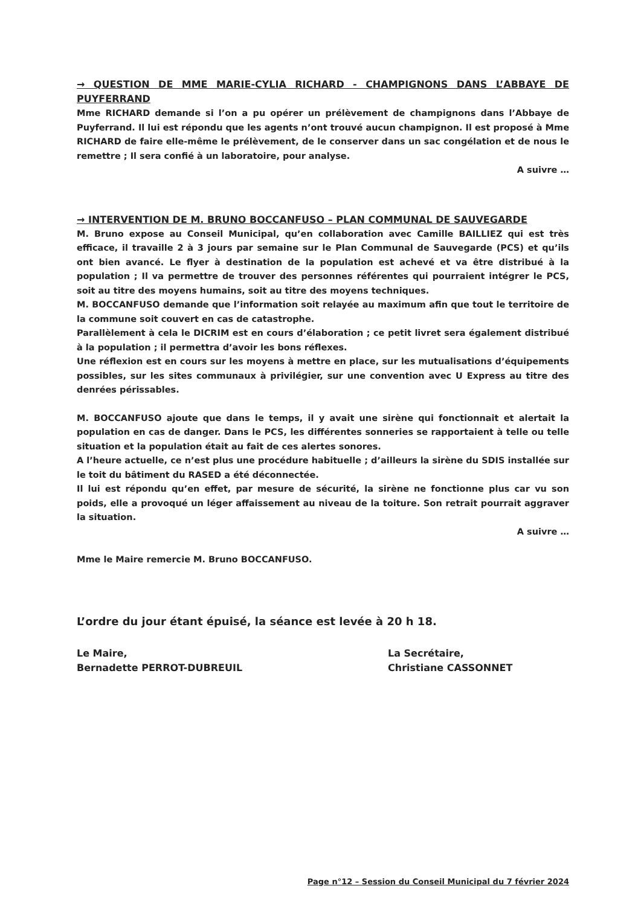→ QUESTION DE MME MARIE-CYLIA RICHARD - CHAMPIGNONS DANS L’ABBAYE DE PUYFERRAND
Mme RICHARD demande si l’on a pu opérer un prélèvement de champignons dans l’Abbaye de Puyferrand. Il lui est répondu que les agents n’ont trouvé aucun champignon. Il est proposé à Mme RICHARD de faire elle-même le prélèvement, de le conserver dans un sac congélation et de nous le remettre ; Il sera confié à un laboratoire, pour analyse.
A suivre …
→ INTERVENTION DE M. BRUNO BOCCANFUSO – PLAN COMMUNAL DE SAUVEGARDE
M. Bruno expose au Conseil Municipal, qu’en collaboration avec Camille BAILLIEZ qui est très efficace, il travaille 2 à 3 jours par semaine sur le Plan Communal de Sauvegarde (PCS) et qu’ils ont bien avancé. Le flyer à destination de la population est achevé et va être distribué à la population ; Il va permettre de trouver des personnes référentes qui pourraient intégrer le PCS, soit au titre des moyens humains, soit au titre des moyens techniques.
M. BOCCANFUSO demande que l’information soit relayée au maximum afin que tout le territoire de la commune soit couvert en cas de catastrophe.
Parallèlement à cela le DICRIM est en cours d’élaboration ; ce petit livret sera également distribué à la population ; il permettra d’avoir les bons réflexes.
Une réflexion est en cours sur les moyens à mettre en place, sur les mutualisations d’équipements possibles, sur les sites communaux à privilégier, sur une convention avec U Express au titre des denrées périssables.
M. BOCCANFUSO ajoute que dans le temps, il y avait une sirène qui fonctionnait et alertait la population en cas de danger. Dans le PCS, les différentes sonneries se rapportaient à telle ou telle situation et la population était au fait de ces alertes sonores.
A l’heure actuelle, ce n’est plus une procédure habituelle ; d’ailleurs la sirène du SDIS installée sur le toit du bâtiment du RASED a été déconnectée.
Il lui est répondu qu’en effet, par mesure de sécurité, la sirène ne fonctionne plus car vu son poids, elle a provoqué un léger affaissement au niveau de la toiture. Son retrait pourrait aggraver la situation.
A suivre …
Mme le Maire remercie M. Bruno BOCCANFUSO.
L’ordre du jour étant épuisé, la séance est levée à 20 h 18.
Le Maire,
Bernadette PERROT-DUBREUIL
La Secrétaire,
Christiane CASSONNET
Page n°12 – Session du Conseil Municipal du 7 février 2024